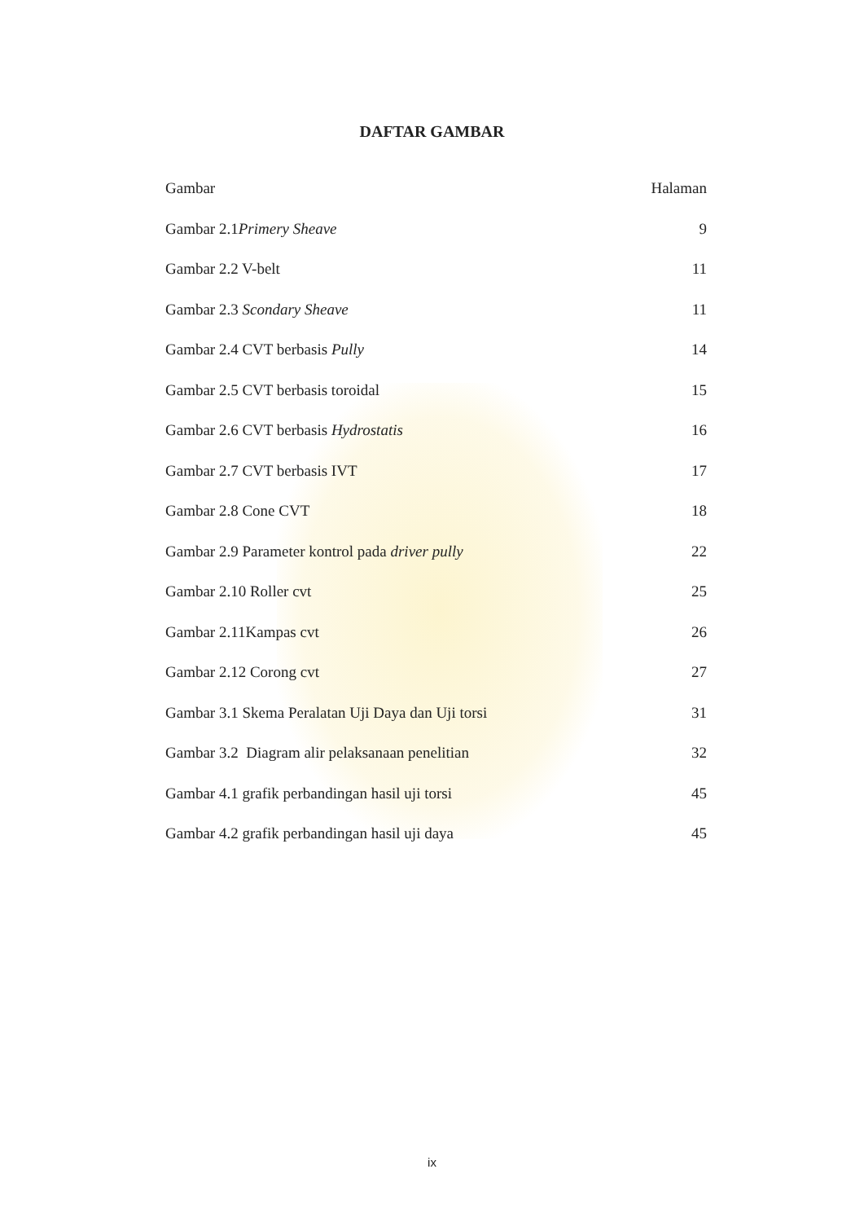DAFTAR GAMBAR
Gambar Halaman
Gambar 2.1Primery Sheave 9
Gambar 2.2 V-belt 11
Gambar 2.3 Scondary Sheave 11
Gambar 2.4 CVT berbasis Pully 14
Gambar 2.5 CVT berbasis toroidal 15
Gambar 2.6 CVT berbasis Hydrostatis 16
Gambar 2.7 CVT berbasis IVT 17
Gambar 2.8 Cone CVT 18
Gambar 2.9 Parameter kontrol pada driver pully 22
Gambar 2.10 Roller cvt 25
Gambar 2.11Kampas cvt 26
Gambar 2.12 Corong cvt 27
Gambar 3.1 Skema Peralatan Uji Daya dan Uji torsi 31
Gambar 3.2 Diagram alir pelaksanaan penelitian 32
Gambar 4.1 grafik perbandingan hasil uji torsi 45
Gambar 4.2 grafik perbandingan hasil uji daya 45
ix